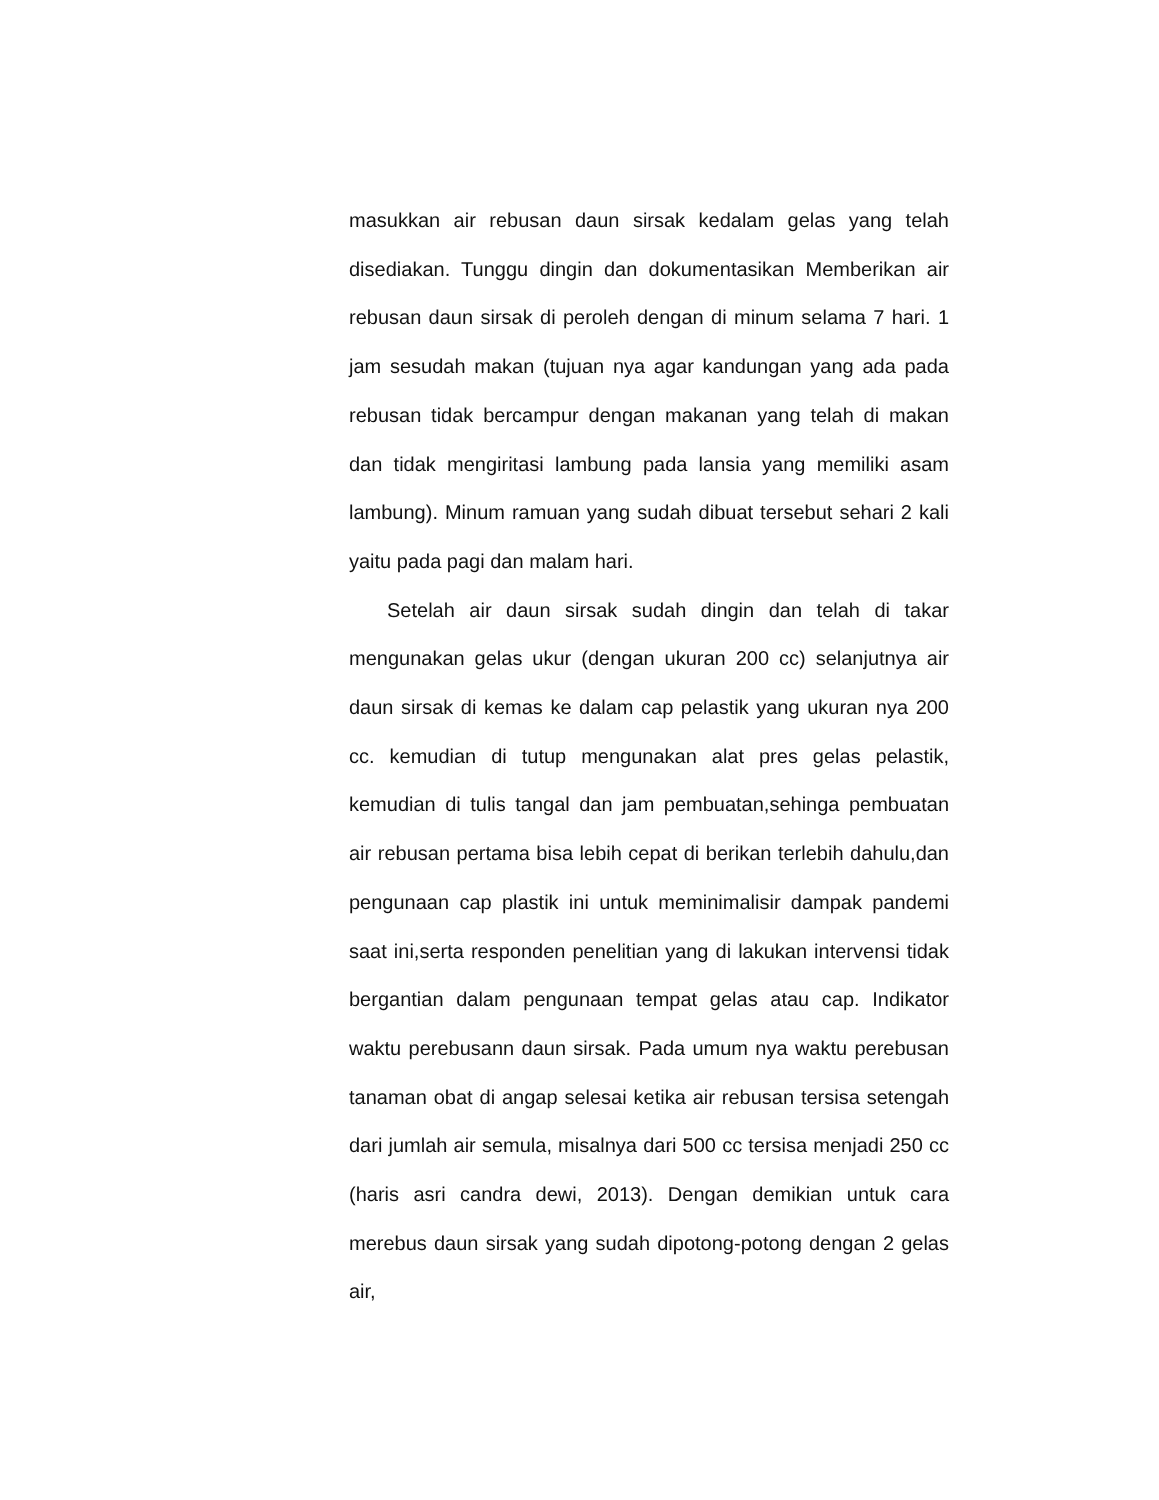masukkan air rebusan daun sirsak kedalam gelas yang telah disediakan. Tunggu dingin dan dokumentasikan Memberikan air rebusan daun sirsak di peroleh dengan di minum selama 7 hari. 1 jam sesudah makan (tujuan nya agar kandungan yang ada pada rebusan tidak bercampur dengan makanan yang telah di makan dan tidak mengiritasi lambung pada lansia yang memiliki asam lambung). Minum ramuan yang sudah dibuat tersebut sehari 2 kali yaitu pada pagi dan malam hari.
Setelah air daun sirsak sudah dingin dan telah di takar mengunakan gelas ukur (dengan ukuran 200 cc) selanjutnya air daun sirsak di kemas ke dalam cap pelastik yang ukuran nya 200 cc. kemudian di tutup mengunakan alat pres gelas pelastik, kemudian di tulis tangal dan jam pembuatan,sehinga pembuatan air rebusan pertama bisa lebih cepat di berikan terlebih dahulu,dan pengunaan cap plastik ini untuk meminimalisir dampak pandemi saat ini,serta responden penelitian yang di lakukan intervensi tidak bergantian dalam pengunaan tempat gelas atau cap. Indikator waktu perebusann daun sirsak. Pada umum nya waktu perebusan tanaman obat di angap selesai ketika air rebusan tersisa setengah dari jumlah air semula, misalnya dari 500 cc tersisa menjadi 250 cc (haris asri candra dewi, 2013). Dengan demikian untuk cara merebus daun sirsak yang sudah dipotong-potong dengan 2 gelas air,